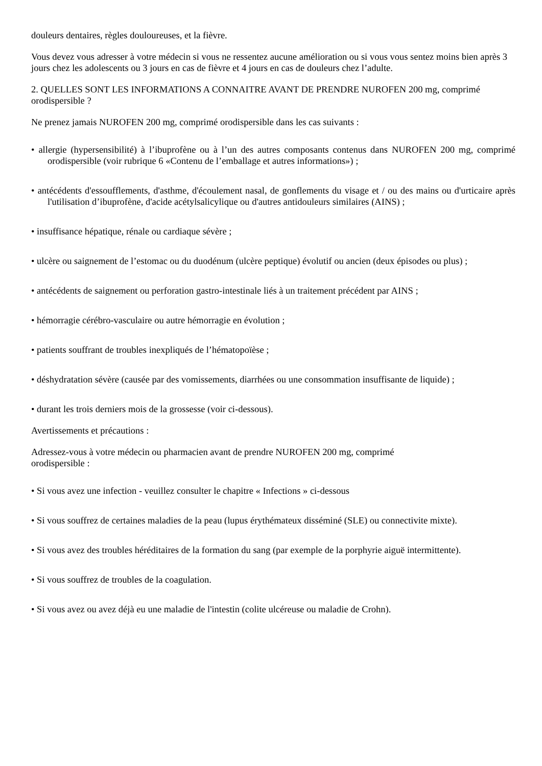douleurs dentaires, règles douloureuses, et la fièvre.
Vous devez vous adresser à votre médecin si vous ne ressentez aucune amélioration ou si vous vous sentez moins bien après 3 jours chez les adolescents ou 3 jours en cas de fièvre et 4 jours en cas de douleurs chez l’adulte.
2. QUELLES SONT LES INFORMATIONS A CONNAITRE AVANT DE PRENDRE NUROFEN 200 mg, comprimé orodispersible ?
Ne prenez jamais NUROFEN 200 mg, comprimé orodispersible dans les cas suivants :
• allergie (hypersensibilité) à l’ibuprofène ou à l’un des autres composants contenus dans NUROFEN 200 mg, comprimé orodispersible (voir rubrique 6 «Contenu de l’emballage et autres informations») ;
• antécédents d'essoufflements, d'asthme, d'écoulement nasal, de gonflements du visage et / ou des mains ou d'urticaire après l'utilisation d’ibuprofène, d'acide acétylsalicylique ou d'autres antidouleurs similaires (AINS) ;
• insuffisance hépatique, rénale ou cardiaque sévère ;
• ulcère ou saignement de l’estomac ou du duodénum (ulcère peptique) évolutif ou ancien (deux épisodes ou plus) ;
• antécédents de saignement ou perforation gastro-intestinale liés à un traitement précédent par AINS ;
• hémorragie cérébro-vasculaire ou autre hémorragie en évolution ;
• patients souffrant de troubles inexpliqués de l’hématopoïèse ;
• déshydratation sévère (causée par des vomissements, diarrhées ou une consommation insuffisante de liquide) ;
• durant les trois derniers mois de la grossesse (voir ci-dessous).
Avertissements et précautions :
Adressez-vous à votre médecin ou pharmacien avant de prendre NUROFEN 200 mg, comprimé
orodispersible :
• Si vous avez une infection - veuillez consulter le chapitre « Infections » ci-dessous
• Si vous souffrez de certaines maladies de la peau (lupus érythémateux disséminé (SLE) ou connectivite mixte).
• Si vous avez des troubles héréditaires de la formation du sang (par exemple de la porphyrie aiguë intermittente).
• Si vous souffrez de troubles de la coagulation.
• Si vous avez ou avez déjà eu une maladie de l'intestin (colite ulcéreuse ou maladie de Crohn).